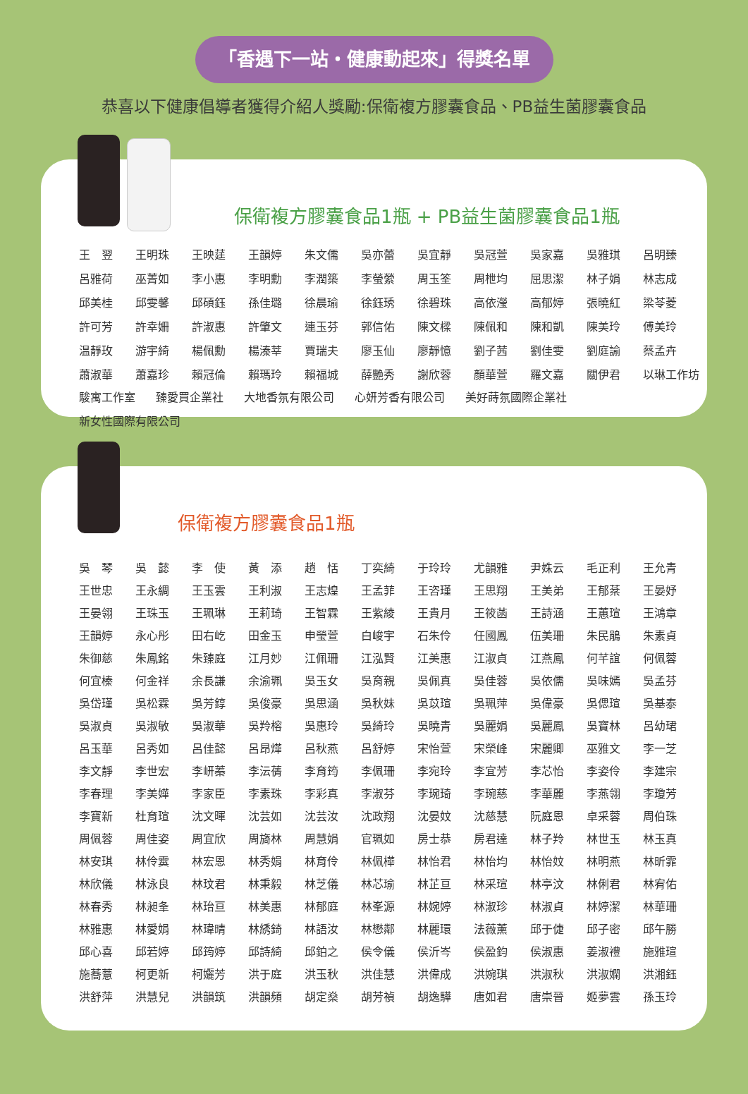「香遇下一站・健康動起來」得獎名單
恭喜以下健康倡導者獲得介紹人獎勵:保衛複方膠囊食品、PB益生菌膠囊食品
保衛複方膠囊食品1瓶 + PB益生菌膠囊食品1瓶
| 王 翌 | 王明珠 | 王映莛 | 王韻婷 | 朱文儒 | 吳亦蕾 | 吳宜靜 | 吳冠萱 | 吳家嘉 | 吳雅琪 | 呂明臻 |
| 呂雅荷 | 巫菁如 | 李小惠 | 李明勳 | 李潤築 | 李螢縈 | 周玉筌 | 周枻均 | 屈思潔 | 林子娟 | 林志成 |
| 邱美桂 | 邱雯馨 | 邱碩鈺 | 孫佳璐 | 徐晨瑜 | 徐鈺琇 | 徐碧珠 | 高依瀅 | 高郁婷 | 張曉紅 | 梁苓菱 |
| 許可芳 | 許幸姍 | 許淑惠 | 許肇文 | 連玉芬 | 郭信佑 | 陳文樑 | 陳佩和 | 陳和凱 | 陳美玲 | 傅美玲 |
| 温靜玫 | 游宇綺 | 楊佩勳 | 楊溱莘 | 賈瑞夫 | 廖玉仙 | 廖靜憶 | 劉子茜 | 劉佳雯 | 劉庭諭 | 蔡孟卉 |
| 蕭淑華 | 蕭嘉珍 | 賴冠倫 | 賴瑪玲 | 賴福城 | 薛艷秀 | 謝欣蓉 | 顏華萱 | 羅文嘉 | 關伊君 | 以琳工作坊 |
駿寓工作室 臻愛買企業社 大地香氛有限公司 心妍芳香有限公司 美好蒔氛國際企業社
新女性國際有限公司
保衛複方膠囊食品1瓶
| 吳 琴 | 吳 懿 | 李 使 | 黃 添 | 趙 恬 | 丁奕綺 | 于玲玲 | 尤韻雅 | 尹姝云 | 毛正利 | 王允青 |
| 王世忠 | 王永綢 | 王玉雲 | 王利淑 | 王志煌 | 王孟菲 | 王咨瑾 | 王思翔 | 王美弟 | 王郁棻 | 王晏妤 |
| 王晏翎 | 王珠玉 | 王珮琳 | 王莉琦 | 王智霖 | 王紫綾 | 王貴月 | 王筱菡 | 王詩涵 | 王蕙瑄 | 王鴻章 |
| 王韻婷 | 永心彤 | 田右屹 | 田金玉 | 申瑩萱 | 白峻宇 | 石朱伶 | 任國鳳 | 伍美珊 | 朱民鵑 | 朱素貞 |
| 朱御慈 | 朱鳳銘 | 朱臻庭 | 江月妙 | 江佩珊 | 江泓賢 | 江美惠 | 江淑貞 | 江燕鳳 | 何芊誼 | 何佩蓉 |
| 何宜榛 | 何金祥 | 余長謙 | 余渝珮 | 吳玉女 | 吳育親 | 吳佩真 | 吳佳蓉 | 吳依儒 | 吳味嫣 | 吳孟芬 |
| 吳岱瑾 | 吳松霖 | 吳芳錞 | 吳俊豪 | 吳思涵 | 吳秋妹 | 吳苡瑄 | 吳珮萍 | 吳偉豪 | 吳偲瑄 | 吳基泰 |
| 吳淑貞 | 吳淑敏 | 吳淑華 | 吳羚榕 | 吳惠玲 | 吳綺玲 | 吳曉青 | 吳麗娟 | 吳麗鳳 | 吳寶林 | 呂幼珺 |
| 呂玉華 | 呂秀如 | 呂佳懿 | 呂昂燁 | 呂秋燕 | 呂舒婷 | 宋怡萱 | 宋榮峰 | 宋麗卿 | 巫雅文 | 李一芝 |
| 李文靜 | 李世宏 | 李岍蓁 | 李沄蒨 | 李育筠 | 李佩珊 | 李宛玲 | 李宜芳 | 李芯怡 | 李姿伶 | 李建宗 |
| 李春理 | 李美嬅 | 李家臣 | 李素珠 | 李彩真 | 李淑芬 | 李琬琦 | 李琬慈 | 李華麗 | 李燕翎 | 李瓊芳 |
| 李寶新 | 杜育瑄 | 沈文暉 | 沈芸如 | 沈芸汝 | 沈政翔 | 沈晏妏 | 沈慈慧 | 阮庭恩 | 卓采蓉 | 周伯珠 |
| 周佩蓉 | 周佳姿 | 周宜欣 | 周旖林 | 周慧娟 | 官珮如 | 房士恭 | 房君達 | 林子羚 | 林世玉 | 林玉真 |
| 林安琪 | 林伶霙 | 林宏恩 | 林秀娟 | 林育伶 | 林佩樺 | 林怡君 | 林怡均 | 林怡妏 | 林明燕 | 林昕霏 |
| 林欣儀 | 林泳良 | 林玟君 | 林秉毅 | 林芝儀 | 林芯瑜 | 林芷亘 | 林采瑄 | 林亭汶 | 林俐君 | 林宥佑 |
| 林春秀 | 林昶夆 | 林珆亘 | 林美惠 | 林郁庭 | 林峯源 | 林婉婷 | 林淑珍 | 林淑貞 | 林婷潔 | 林華珊 |
| 林雅惠 | 林愛娟 | 林瑋晴 | 林綉錡 | 林語汝 | 林懋鄰 | 林麗環 | 法薇薰 | 邱于倢 | 邱子密 | 邱午勝 |
| 邱心喜 | 邱若婷 | 邱筠婷 | 邱詩綺 | 邱鉑之 | 侯令儀 | 侯沂岑 | 侯盈鈞 | 侯淑惠 | 姜淑禮 | 施雅瑄 |
| 施蕎薏 | 柯更新 | 柯孋芳 | 洪于庭 | 洪玉秋 | 洪佳慧 | 洪偉成 | 洪婉琪 | 洪淑秋 | 洪淑嫻 | 洪湘鈺 |
| 洪舒萍 | 洪慧兒 | 洪韻筑 | 洪韻頻 | 胡定燊 | 胡芳禎 | 胡逸驊 | 唐如君 | 唐崇晉 | 姬夢雲 | 孫玉玲 |